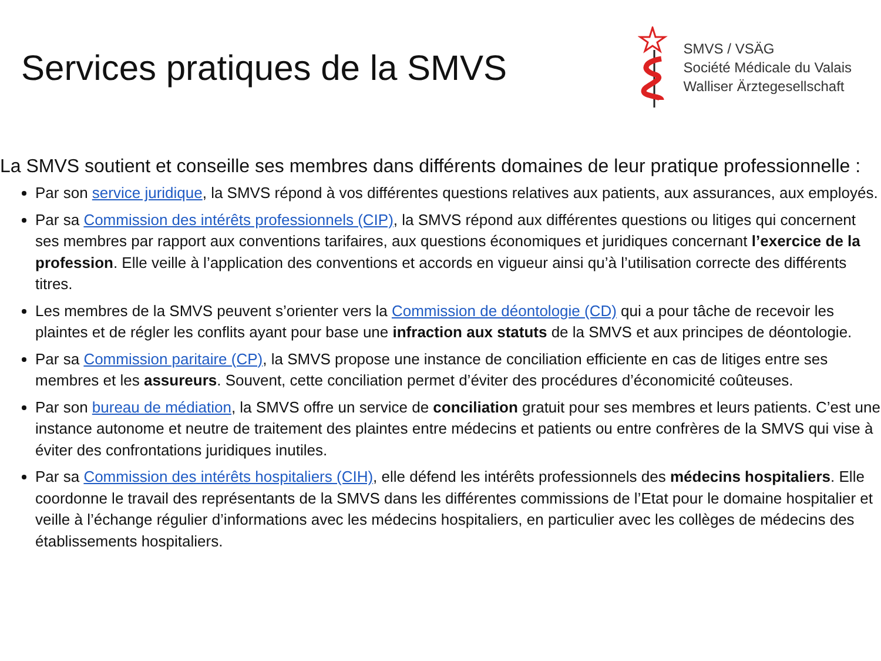Services pratiques de la SMVS
SMVS / VSÄG
Société Médicale du Valais
Walliser Ärztegesellschaft
La SMVS soutient et conseille ses membres dans différents domaines de leur pratique professionnelle :
Par son service juridique, la SMVS répond à vos différentes questions relatives aux patients, aux assurances, aux employés.
Par sa Commission des intérêts professionnels (CIP), la SMVS répond aux différentes questions ou litiges qui concernent ses membres par rapport aux conventions tarifaires, aux questions économiques et juridiques concernant l’exercice de la profession. Elle veille à l’application des conventions et accords en vigueur ainsi qu’à l’utilisation correcte des différents titres.
Les membres de la SMVS peuvent s’orienter vers la Commission de déontologie (CD) qui a pour tâche de recevoir les plaintes et de régler les conflits ayant pour base une infraction aux statuts de la SMVS et aux principes de déontologie.
Par sa Commission paritaire (CP), la SMVS propose une instance de conciliation efficiente en cas de litiges entre ses membres et les assureurs. Souvent, cette conciliation permet d’éviter des procédures d’économicité coûteuses.
Par son bureau de médiation, la SMVS offre un service de conciliation gratuit pour ses membres et leurs patients. C’est une instance autonome et neutre de traitement des plaintes entre médecins et patients ou entre confrères de la SMVS qui vise à éviter des confrontations juridiques inutiles.
Par sa Commission des intérêts hospitaliers (CIH), elle défend les intérêts professionnels des médecins hospitaliers. Elle coordonne le travail des représentants de la SMVS dans les différentes commissions de l’Etat pour le domaine hospitalier et veille à l’échange régulier d’informations avec les médecins hospitaliers, en particulier avec les collèges de médecins des établissements hospitaliers.